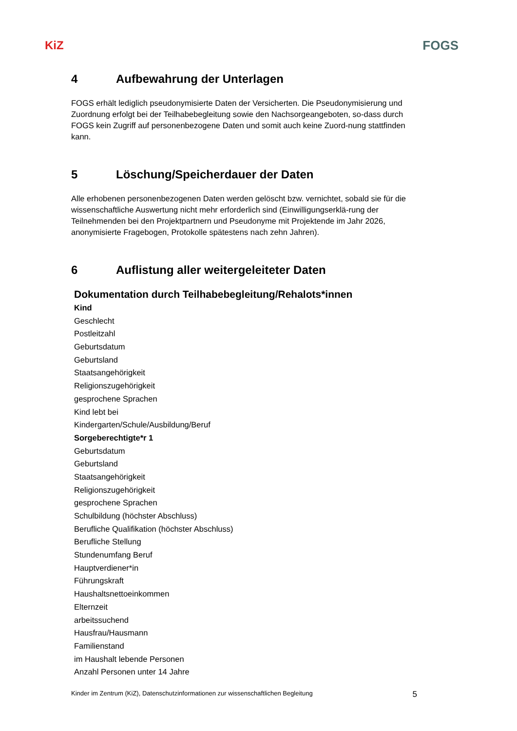KiZ FOGS
4 Aufbewahrung der Unterlagen
FOGS erhält lediglich pseudonymisierte Daten der Versicherten. Die Pseudonymisierung und Zuordnung erfolgt bei der Teilhabebegleitung sowie den Nachsorgeangeboten, so-dass durch FOGS kein Zugriff auf personenbezogene Daten und somit auch keine Zuord-nung stattfinden kann.
5 Löschung/Speicherdauer der Daten
Alle erhobenen personenbezogenen Daten werden gelöscht bzw. vernichtet, sobald sie für die wissenschaftliche Auswertung nicht mehr erforderlich sind (Einwilligungserklä-rung der Teilnehmenden bei den Projektpartnern und Pseudonyme mit Projektende im Jahr 2026, anonymisierte Fragebogen, Protokolle spätestens nach zehn Jahren).
6 Auflistung aller weitergeleiteter Daten
Dokumentation durch Teilhabebegleitung/Rehalots*innen
Kind
Geschlecht
Postleitzahl
Geburtsdatum
Geburtsland
Staatsangehörigkeit
Religionszugehörigkeit
gesprochene Sprachen
Kind lebt bei
Kindergarten/Schule/Ausbildung/Beruf
Sorgeberechtigte*r 1
Geburtsdatum
Geburtsland
Staatsangehörigkeit
Religionszugehörigkeit
gesprochene Sprachen
Schulbildung (höchster Abschluss)
Berufliche Qualifikation (höchster Abschluss)
Berufliche Stellung
Stundenumfang Beruf
Hauptverdiener*in
Führungskraft
Haushaltsnettoeinkommen
Elternzeit
arbeitssuchend
Hausfrau/Hausmann
Familienstand
im Haushalt lebende Personen
Anzahl Personen unter 14 Jahre
Kinder im Zentrum (KiZ), Datenschutzinformationen zur wissenschaftlichen Begleitung 5